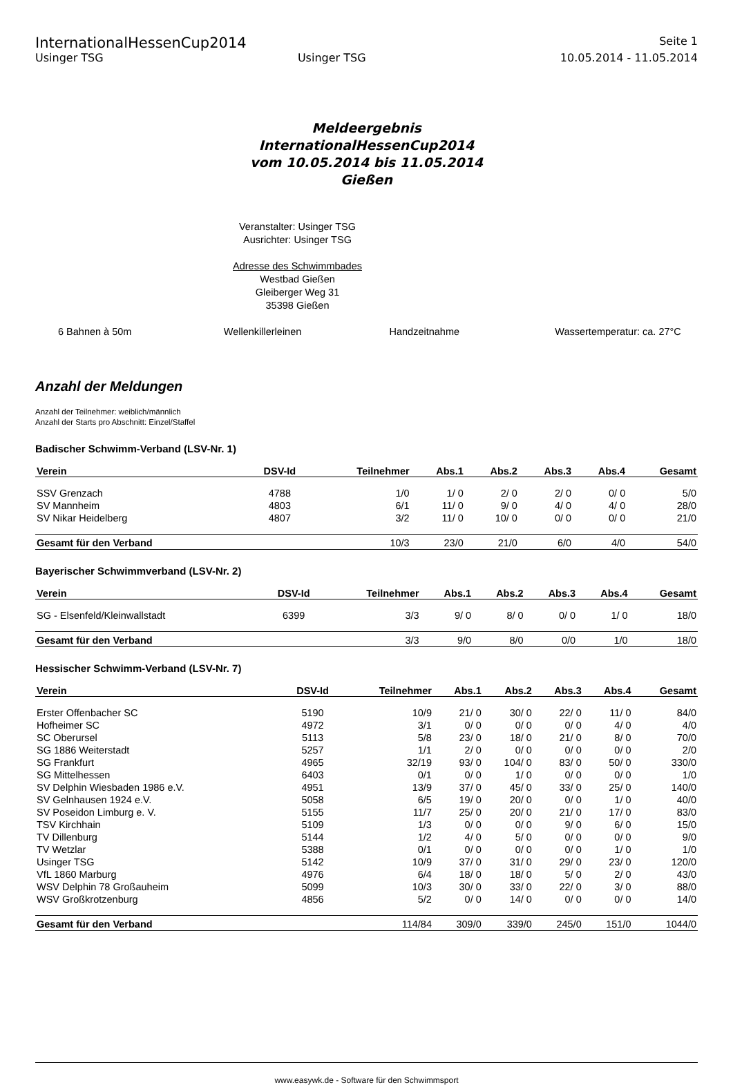InternationalHessenCup2014
Seite 1
Usinger TSG Usinger TSG 10.05.2014 - 11.05.2014
Meldeergebnis
InternationalHessenCup2014
vom 10.05.2014 bis 11.05.2014
Gießen
Veranstalter: Usinger TSG
Ausrichter: Usinger TSG
Adresse des Schwimmbades
Westbad Gießen
Gleiberger Weg 31
35398 Gießen
6 Bahnen à 50m Wellenkillerleinen Handzeitnahme Wassertemperatur: ca. 27°C
Anzahl der Meldungen
Anzahl der Teilnehmer: weiblich/männlich
Anzahl der Starts pro Abschnitt: Einzel/Staffel
Badischer Schwimm-Verband (LSV-Nr. 1)
| Verein | DSV-Id | Teilnehmer | Abs.1 | Abs.2 | Abs.3 | Abs.4 | Gesamt |
| --- | --- | --- | --- | --- | --- | --- | --- |
| SSV Grenzach | 4788 | 1/0 | 1/ 0 | 2/ 0 | 2/ 0 | 0/ 0 | 5/0 |
| SV Mannheim | 4803 | 6/1 | 11/ 0 | 9/ 0 | 4/ 0 | 4/ 0 | 28/0 |
| SV Nikar Heidelberg | 4807 | 3/2 | 11/ 0 | 10/ 0 | 0/ 0 | 0/ 0 | 21/0 |
| Gesamt für den Verband | | 10/3 | 23/0 | 21/0 | 6/0 | 4/0 | 54/0 |
Bayerischer Schwimmverband (LSV-Nr. 2)
| Verein | DSV-Id | Teilnehmer | Abs.1 | Abs.2 | Abs.3 | Abs.4 | Gesamt |
| --- | --- | --- | --- | --- | --- | --- | --- |
| SG - Elsenfeld/Kleinwallstadt | 6399 | 3/3 | 9/ 0 | 8/ 0 | 0/ 0 | 1/ 0 | 18/0 |
| Gesamt für den Verband | | 3/3 | 9/0 | 8/0 | 0/0 | 1/0 | 18/0 |
Hessischer Schwimm-Verband (LSV-Nr. 7)
| Verein | DSV-Id | Teilnehmer | Abs.1 | Abs.2 | Abs.3 | Abs.4 | Gesamt |
| --- | --- | --- | --- | --- | --- | --- | --- |
| Erster Offenbacher SC | 5190 | 10/9 | 21/ 0 | 30/ 0 | 22/ 0 | 11/ 0 | 84/0 |
| Hofheimer SC | 4972 | 3/1 | 0/ 0 | 0/ 0 | 0/ 0 | 4/ 0 | 4/0 |
| SC Oberursel | 5113 | 5/8 | 23/ 0 | 18/ 0 | 21/ 0 | 8/ 0 | 70/0 |
| SG 1886 Weiterstadt | 5257 | 1/1 | 2/ 0 | 0/ 0 | 0/ 0 | 0/ 0 | 2/0 |
| SG Frankfurt | 4965 | 32/19 | 93/ 0 | 104/ 0 | 83/ 0 | 50/ 0 | 330/0 |
| SG Mittelhessen | 6403 | 0/1 | 0/ 0 | 1/ 0 | 0/ 0 | 0/ 0 | 1/0 |
| SV Delphin Wiesbaden 1986 e.V. | 4951 | 13/9 | 37/ 0 | 45/ 0 | 33/ 0 | 25/ 0 | 140/0 |
| SV Gelnhausen 1924 e.V. | 5058 | 6/5 | 19/ 0 | 20/ 0 | 0/ 0 | 1/ 0 | 40/0 |
| SV Poseidon Limburg e. V. | 5155 | 11/7 | 25/ 0 | 20/ 0 | 21/ 0 | 17/ 0 | 83/0 |
| TSV Kirchhain | 5109 | 1/3 | 0/ 0 | 0/ 0 | 9/ 0 | 6/ 0 | 15/0 |
| TV Dillenburg | 5144 | 1/2 | 4/ 0 | 5/ 0 | 0/ 0 | 0/ 0 | 9/0 |
| TV Wetzlar | 5388 | 0/1 | 0/ 0 | 0/ 0 | 0/ 0 | 1/ 0 | 1/0 |
| Usinger TSG | 5142 | 10/9 | 37/ 0 | 31/ 0 | 29/ 0 | 23/ 0 | 120/0 |
| VfL 1860 Marburg | 4976 | 6/4 | 18/ 0 | 18/ 0 | 5/ 0 | 2/ 0 | 43/0 |
| WSV Delphin 78 Großauheim | 5099 | 10/3 | 30/ 0 | 33/ 0 | 22/ 0 | 3/ 0 | 88/0 |
| WSV Großkrotzenburg | 4856 | 5/2 | 0/ 0 | 14/ 0 | 0/ 0 | 0/ 0 | 14/0 |
| Gesamt für den Verband | | 114/84 | 309/0 | 339/0 | 245/0 | 151/0 | 1044/0 |
www.easywk.de - Software für den Schwimmsport